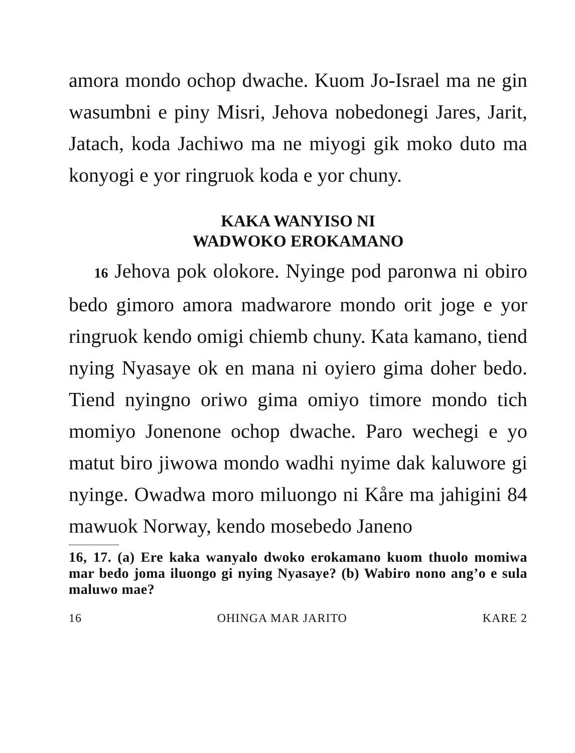amora mondo ochop dwache. Kuom Jo-Israel ma ne gin wasumbni e piny Misri, Jehova nobedonegi Jares, Jarit, Jatach, koda Jachiwo ma ne miyogi gik moko duto ma konyogi e yor ringruok koda e yor chuny.
KAKA WANYISO NI
WADWOKO EROKAMANO
16 Jehova pok olokore. Nyinge pod paronwa ni obiro bedo gimoro amora madwarore mondo orit joge e yor ringruok kendo omigi chiemb chuny. Kata kamano, tiend nying Nyasaye ok en mana ni oyiero gima doher bedo. Tiend nyingno oriwo gima omiyo timore mondo tich momiyo Jonenone ochop dwache. Paro wechegi e yo matut biro jiwowa mondo wadhi nyime dak kaluwore gi nyinge. Owadwa moro miluongo ni Kåre ma jahigini 84 mawuok Norway, kendo mosebedo Janeno
16, 17. (a) Ere kaka wanyalo dwoko erokamano kuom thuolo momiwa mar bedo joma iluongo gi nying Nyasaye? (b) Wabiro nono ang’o e sula maluwo mae?
16 OHINGA MAR JARITO KARE 2